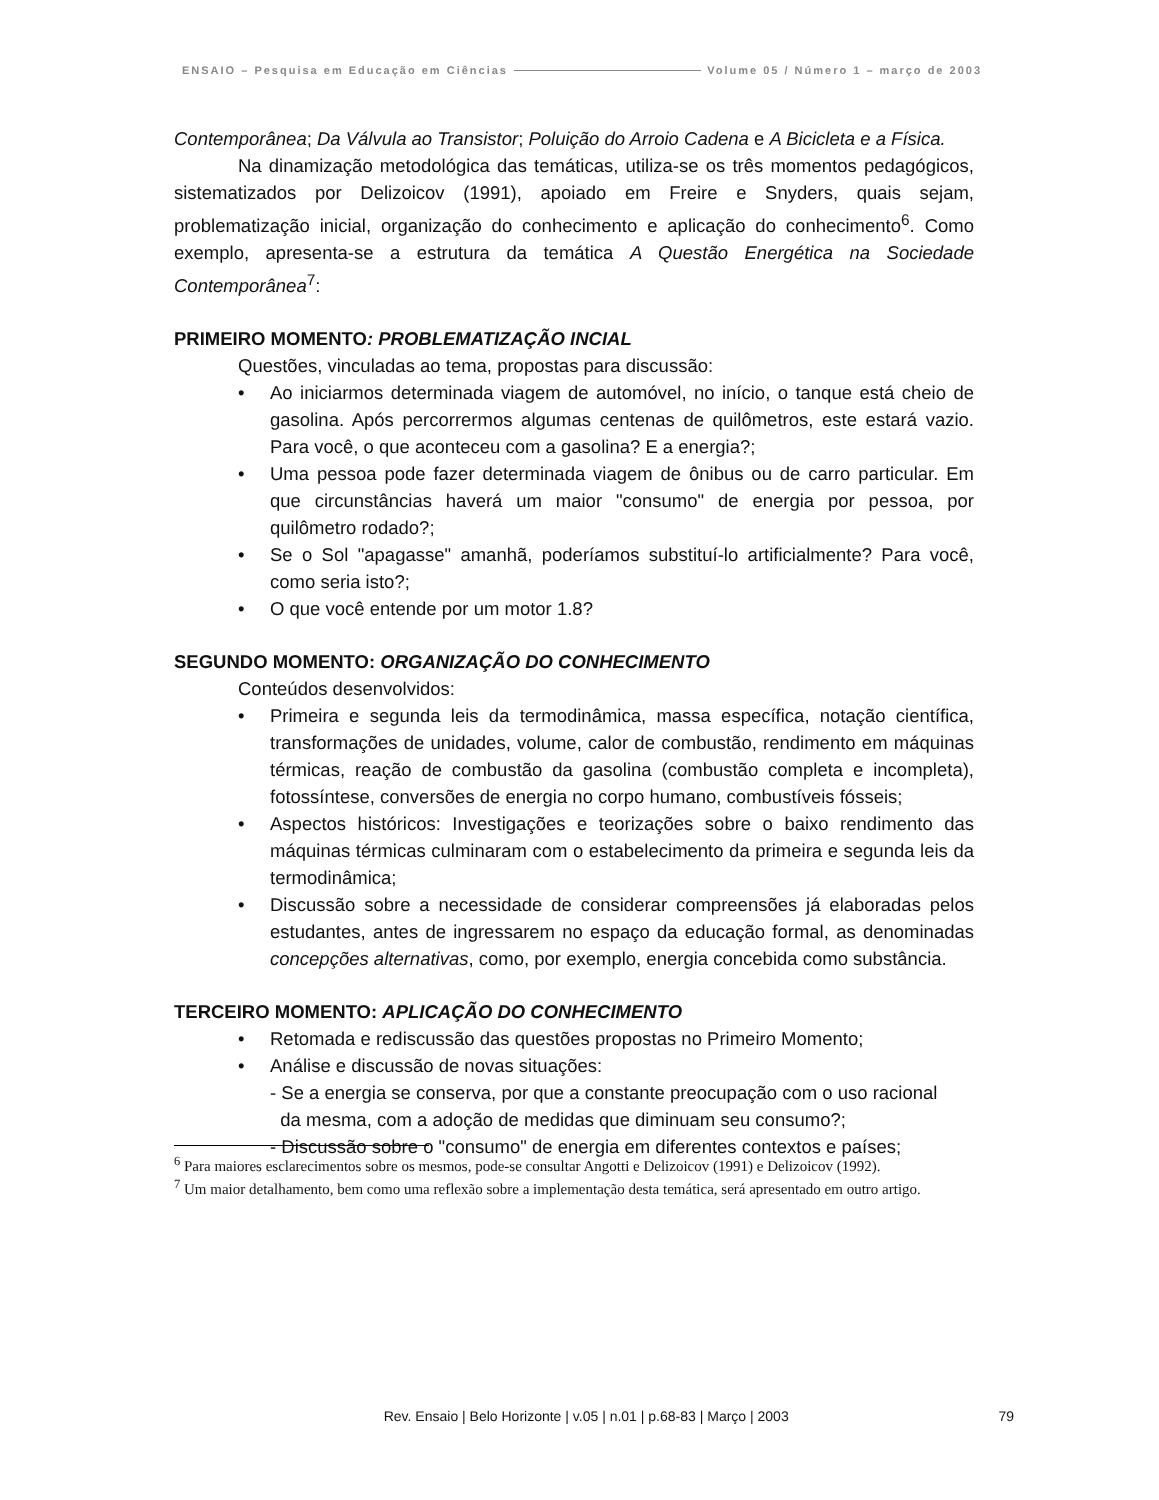ENSAIO – Pesquisa em Educação em Ciências Volume 05 / Número 1 – março de 2003
Contemporânea; Da Válvula ao Transistor; Poluição do Arroio Cadena e A Bicicleta e a Física.
Na dinamização metodológica das temáticas, utiliza-se os três momentos pedagógicos, sistematizados por Delizoicov (1991), apoiado em Freire e Snyders, quais sejam, problematização inicial, organização do conhecimento e aplicação do conhecimento<sup>6</sup>. Como exemplo, apresenta-se a estrutura da temática A Questão Energética na Sociedade Contemporânea<sup>7</sup>:
PRIMEIRO MOMENTO: PROBLEMATIZAÇÃO INCIAL
Questões, vinculadas ao tema, propostas para discussão:
• Ao iniciarmos determinada viagem de automóvel, no início, o tanque está cheio de gasolina. Após percorrermos algumas centenas de quilômetros, este estará vazio. Para você, o que aconteceu com a gasolina? E a energia?;
• Uma pessoa pode fazer determinada viagem de ônibus ou de carro particular. Em que circunstâncias haverá um maior "consumo" de energia por pessoa, por quilômetro rodado?;
• Se o Sol "apagasse" amanhã, poderíamos substituí-lo artificialmente? Para você, como seria isto?;
• O que você entende por um motor 1.8?
SEGUNDO MOMENTO: ORGANIZAÇÃO DO CONHECIMENTO
Conteúdos desenvolvidos:
• Primeira e segunda leis da termodinâmica, massa específica, notação científica, transformações de unidades, volume, calor de combustão, rendimento em máquinas térmicas, reação de combustão da gasolina (combustão completa e incompleta), fotossíntese, conversões de energia no corpo humano, combustíveis fósseis;
• Aspectos históricos: Investigações e teorizações sobre o baixo rendimento das máquinas térmicas culminaram com o estabelecimento da primeira e segunda leis da termodinâmica;
• Discussão sobre a necessidade de considerar compreensões já elaboradas pelos estudantes, antes de ingressarem no espaço da educação formal, as denominadas concepções alternativas, como, por exemplo, energia concebida como substância.
TERCEIRO MOMENTO: APLICAÇÃO DO CONHECIMENTO
• Retomada e rediscussão das questões propostas no Primeiro Momento;
• Análise e discussão de novas situações:
- Se a energia se conserva, por que a constante preocupação com o uso racional
da mesma, com a adoção de medidas que diminuam seu consumo?;
- Discussão sobre o "consumo" de energia em diferentes contextos e países;
<sup>6</sup> Para maiores esclarecimentos sobre os mesmos, pode-se consultar Angotti e Delizoicov (1991) e Delizoicov (1992).
<sup>7</sup> Um maior detalhamento, bem como uma reflexão sobre a implementação desta temática, será apresentado em outro artigo.
Rev. Ensaio | Belo Horizonte | v.05 | n.01 | p.68-83 | Março | 2003 79